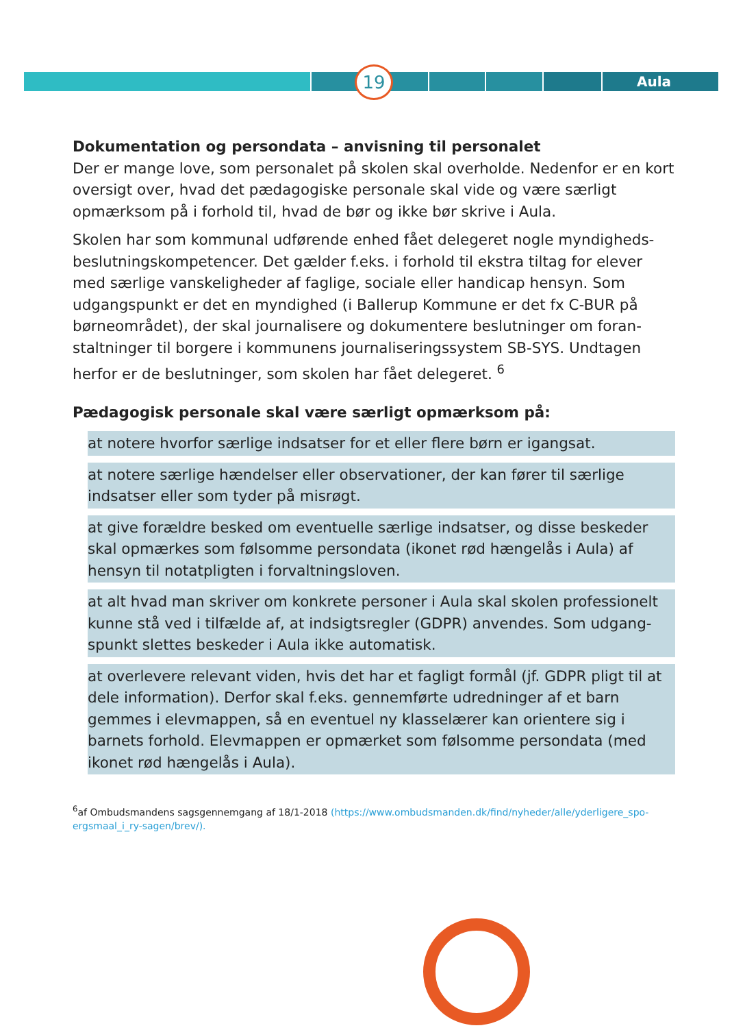19 Aula
Dokumentation og persondata – anvisning til personalet
Der er mange love, som personalet på skolen skal overholde. Nedenfor er en kort oversigt over, hvad det pædagogiske personale skal vide og være særligt opmærksom på i forhold til, hvad de bør og ikke bør skrive i Aula.
Skolen har som kommunal udførende enhed fået delegeret nogle myndigheds-beslutningskompetencer. Det gælder f.eks. i forhold til ekstra tiltag for elever med særlige vanskeligheder af faglige, sociale eller handicap hensyn. Som udgangspunkt er det en myndighed (i Ballerup Kommune er det fx C-BUR på børneområdet), der skal journalisere og dokumentere beslutninger om foran-staltninger til borgere i kommunens journaliseringssystem SB-SYS. Undtagen herfor er de beslutninger, som skolen har fået delegeret. <sup>6</sup>
Pædagogisk personale skal være særligt opmærksom på:
at notere hvorfor særlige indsatser for et eller flere børn er igangsat.
at notere særlige hændelser eller observationer, der kan fører til særlige indsatser eller som tyder på misrøgt.
at give forældre besked om eventuelle særlige indsatser, og disse beskeder skal opmærkes som følsomme persondata (ikonet rød hængelås i Aula) af hensyn til notatpligten i forvaltningsloven.
at alt hvad man skriver om konkrete personer i Aula skal skolen professionelt kunne stå ved i tilfælde af, at indsigtsregler (GDPR) anvendes. Som udgang-spunkt slettes beskeder i Aula ikke automatisk.
at overlevere relevant viden, hvis det har et fagligt formål (jf. GDPR pligt til at dele information). Derfor skal f.eks. gennemførte udredninger af et barn gemmes i elevmappen, så en eventuel ny klasselærer kan orientere sig i barnets forhold. Elevmappen er opmærket som følsomme persondata (med ikonet rød hængelås i Aula).
<sup>6</sup> af Ombudsmandens sagsgennemgang af 18/1-2018 (https://www.ombudsmanden.dk/find/nyheder/alle/yderligere_spo-ergsmaal_i_ry-sagen/brev/).